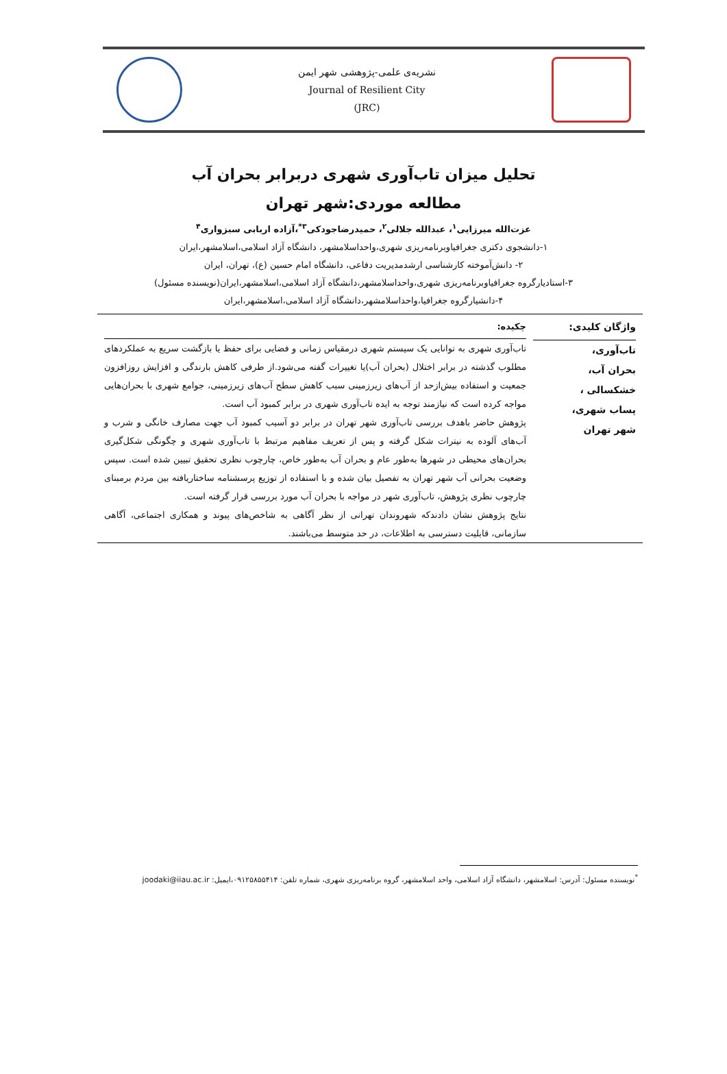نشریه‌ی علمی-پژوهشی شهر ایمن
Journal of Resilient City
(JRC)
تحلیل میزان تاب‌آوری شهری دربرابر بحران آب
مطالعه موردی:شهر تهران
عزت‌الله میرزایی<sup>۱</sup>، عبدالله جلالی<sup>۲</sup>، حمیدرضاجودکی<sup>۳*</sup>،آزاده اربابی سبزواری<sup>۴</sup>
۱-دانشجوی دکتری جغرافیاوبرنامه‌ریزی شهری،واحداسلامشهر، دانشگاه آزاد اسلامی،اسلامشهر،ایران
۲- دانش‌آموخته کارشناسی ارشدمدیریت دفاعی، دانشگاه امام حسین (ع)، تهران، ایران
۳-استادیارگروه جغرافیاوبرنامه‌ریزی شهری،واحداسلامشهر،دانشگاه آزاد اسلامی،اسلامشهر،ایران(نویسنده مسئول)
۴-دانشیارگروه جغرافیا،واحداسلامشهر،دانشگاه آزاد اسلامی،اسلامشهر،ایران
واژگان کلیدی:
تاب‌آوری،
بحران آب،
خشکسالی ،
پساب شهری،
شهر تهران
چکیده:
تاب‌آوری شهری به توانایی یک سیستم شهری درمقیاس زمانی و فضایی برای حفظ یا بازگشت سریع به عملکردهای مطلوب گذشته در برابر اختلال (بحران آب)یا تغییرات گفته می‌شود.از طرفی کاهش بارندگی و افزایش روزافزون جمعیت و استفاده بیش‌ازحد از آب‌های زیرزمینی سبب کاهش سطح آب‌های زیرزمینی، جوامع شهری با بحران‌هایی مواجه کرده است که نیازمند توجه به ایده تاب‌آوری شهری در برابر کمبود آب است.
پژوهش حاضر باهدف بررسی تاب‌آوری شهر تهران در برابر دو آسیب کمبود آب جهت مصارف خانگی و شرب و آب‌های آلوده به نیترات شکل گرفته و پس از تعریف مفاهیم مرتبط با تاب‌آوری شهری و چگونگی شکل‌گیری بحران‌های محیطی در شهرها به‌طور عام و بحران آب به‌طور خاص، چارچوب نظری تحقیق تبیین شده است. سپس وضعیت بحرانی آب شهر تهران به تفصیل بیان شده و با استفاده از توزیع پرسشنامه ساختاریافته بین مردم برمبنای چارچوب نظری پژوهش، تاب‌آوری شهر در مواجه با بحران آب مورد بررسی قرار گرفته است.
نتایج پژوهش نشان دادندکه شهروندان تهرانی از نظر آگاهی به شاخص‌های پیوند و همکاری اجتماعی، آگاهی سازمانی، قابلیت دسترسی به اطلاعات، در حد متوسط می‌باشند.
<sup>*</sup> نویسنده مسئول: آدرس: اسلامشهر، دانشگاه آزاد اسلامی، واحد اسلامشهر، گروه برنامه‌ریزی شهری، شماره تلفن: ۰۹۱۲۵۸۵۵۴۱۴،ایمیل: joodaki@iiau.ac.ir